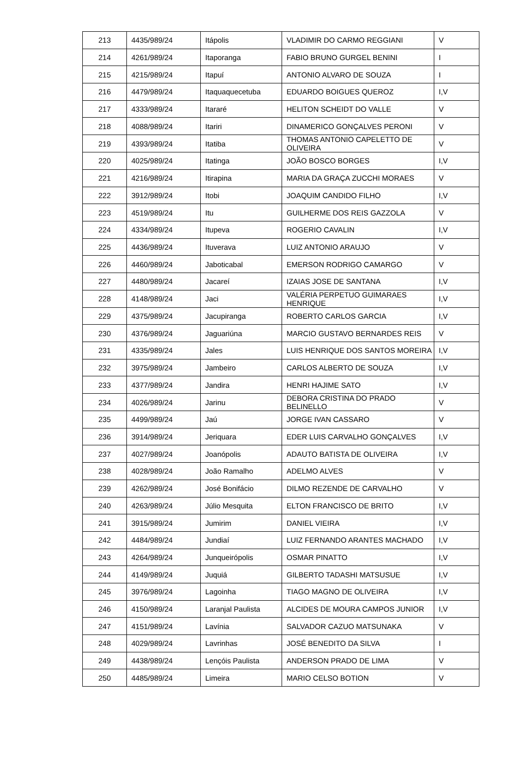| 213 | 4435/989/24 | Itápolis | VLADIMIR DO CARMO REGGIANI | V |
| 214 | 4261/989/24 | Itaporanga | FABIO BRUNO GURGEL BENINI | I |
| 215 | 4215/989/24 | Itapuí | ANTONIO ALVARO DE SOUZA | I |
| 216 | 4479/989/24 | Itaquaquecetuba | EDUARDO BOIGUES QUEROZ | I,V |
| 217 | 4333/989/24 | Itararé | HELITON SCHEIDT DO VALLE | V |
| 218 | 4088/989/24 | Itariri | DINAMERICO GONÇALVES PERONI | V |
| 219 | 4393/989/24 | Itatiba | THOMAS ANTONIO CAPELETTO DE OLIVEIRA | V |
| 220 | 4025/989/24 | Itatinga | JOÃO BOSCO BORGES | I,V |
| 221 | 4216/989/24 | Itirapina | MARIA DA GRAÇA ZUCCHI MORAES | V |
| 222 | 3912/989/24 | Itobi | JOAQUIM CANDIDO FILHO | I,V |
| 223 | 4519/989/24 | Itu | GUILHERME DOS REIS GAZZOLA | V |
| 224 | 4334/989/24 | Itupeva | ROGERIO CAVALIN | I,V |
| 225 | 4436/989/24 | Ituverava | LUIZ ANTONIO ARAUJO | V |
| 226 | 4460/989/24 | Jaboticabal | EMERSON RODRIGO CAMARGO | V |
| 227 | 4480/989/24 | Jacareí | IZAIAS JOSE DE SANTANA | I,V |
| 228 | 4148/989/24 | Jaci | VALÉRIA PERPETUO GUIMARAES HENRIQUE | I,V |
| 229 | 4375/989/24 | Jacupiranga | ROBERTO CARLOS GARCIA | I,V |
| 230 | 4376/989/24 | Jaguariúna | MARCIO GUSTAVO BERNARDES REIS | V |
| 231 | 4335/989/24 | Jales | LUIS HENRIQUE DOS SANTOS MOREIRA | I,V |
| 232 | 3975/989/24 | Jambeiro | CARLOS ALBERTO DE SOUZA | I,V |
| 233 | 4377/989/24 | Jandira | HENRI HAJIME SATO | I,V |
| 234 | 4026/989/24 | Jarinu | DEBORA CRISTINA DO PRADO BELINELLO | V |
| 235 | 4499/989/24 | Jaú | JORGE IVAN CASSARO | V |
| 236 | 3914/989/24 | Jeriquara | EDER LUIS CARVALHO GONÇALVES | I,V |
| 237 | 4027/989/24 | Joanópolis | ADAUTO BATISTA DE OLIVEIRA | I,V |
| 238 | 4028/989/24 | João Ramalho | ADELMO ALVES | V |
| 239 | 4262/989/24 | José Bonifácio | DILMO REZENDE DE CARVALHO | V |
| 240 | 4263/989/24 | Júlio Mesquita | ELTON FRANCISCO DE BRITO | I,V |
| 241 | 3915/989/24 | Jumirim | DANIEL VIEIRA | I,V |
| 242 | 4484/989/24 | Jundiaí | LUIZ FERNANDO ARANTES MACHADO | I,V |
| 243 | 4264/989/24 | Junqueirópolis | OSMAR PINATTO | I,V |
| 244 | 4149/989/24 | Juquiá | GILBERTO TADASHI MATSUSUE | I,V |
| 245 | 3976/989/24 | Lagoinha | TIAGO MAGNO DE OLIVEIRA | I,V |
| 246 | 4150/989/24 | Laranjal Paulista | ALCIDES DE MOURA CAMPOS JUNIOR | I,V |
| 247 | 4151/989/24 | Lavínia | SALVADOR CAZUO MATSUNAKA | V |
| 248 | 4029/989/24 | Lavrinhas | JOSÉ BENEDITO DA SILVA | I |
| 249 | 4438/989/24 | Lençóis Paulista | ANDERSON PRADO DE LIMA | V |
| 250 | 4485/989/24 | Limeira | MARIO CELSO BOTION | V |